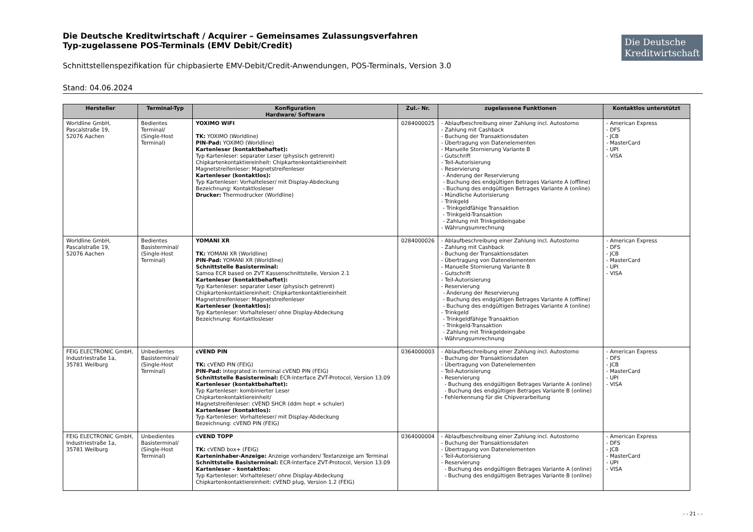Die Deutsche
Kreditwirtschaft
Die Deutsche Kreditwirtschaft / Acquirer – Gemeinsames Zulassungsverfahren
Typ-zugelassene POS-Terminals (EMV Debit/Credit)
Schnittstellenspezifikation für chipbasierte EMV-Debit/Credit-Anwendungen, POS-Terminals, Version 3.0
Stand: 04.06.2024
| Hersteller | Terminal-Typ | Konfiguration Hardware/ Software | Zul.- Nr. | zugelassene Funktionen | Kontaktlos unterstützt |
| --- | --- | --- | --- | --- | --- |
| Worldline GmbH, Pascalstraße 19, 52076 Aachen | Bedientes Terminal/ (Single-Host Terminal) | YOXIMO WIFI TK: YOXIMO (Worldline) PIN-Pad: YOXIMO (Worldline) Kartenleser (kontaktbehaftet): Typ Kartenleser: separater Leser (physisch getrennt) Chipkartenkontaktiereinheit: Chipkartenkontaktiereinheit Magnetstreifenleser: Magnetstreifenleser Kartenleser (kontaktlos): Typ Kartenleser: Vorhalteleser/ mit Display-Abdeckung Bezeichnung: Kontaktlosleser Drucker: Thermodrucker (Worldline) | 0284000025 | - Ablaufbeschreibung einer Zahlung incl. Autostorno - Zahlung mit Cashback - Buchung der Transaktionsdaten - Übertragung von Datenelementen - Manuelle Stornierung Variante B - Gutschrift - Teil-Autorisierung - Reservierung - Änderung der Reservierung - Buchung des endgültigen Betrages Variante A (offline) - Buchung des endgültigen Betrages Variante A (online) - Mündliche Autorisierung - Trinkgeld - Trinkgeldfähige Transaktion - Trinkgeld-Transaktion - Zahlung mit Trinkgeldeingabe - Währungsumrechnung | - American Express - DFS - JCB - MasterCard - UPI - VISA |
| Worldline GmbH, Pascalstraße 19, 52076 Aachen | Bedientes Basisterminal/ (Single-Host Terminal) | YOMANI XR TK: YOMANI XR (Worldline) PIN-Pad: YOMANI XR (Worldline) Schnittstelle Basisterminal: Samoa ECR based on ZVT Kassenschnittstelle, Version 2.1 Kartenleser (kontaktbehaftet): Typ Kartenleser: separater Leser (physisch getrennt) Chipkartenkontaktiereinheit: Chipkartenkontaktiereinheit Magnetstreifenleser: Magnetstreifenleser Kartenleser (kontaktlos): Typ Kartenleser: Vorhalteleser/ ohne Display-Abdeckung Bezeichnung: Kontaktlosleser | 0284000026 | - Ablaufbeschreibung einer Zahlung incl. Autostorno - Zahlung mit Cashback - Buchung der Transaktionsdaten - Übertragung von Datenelementen - Manuelle Stornierung Variante B - Gutschrift - Teil-Autorisierung - Reservierung - Änderung der Reservierung - Buchung des endgültigen Betrages Variante A (offline) - Buchung des endgültigen Betrages Variante A (online) - Trinkgeld - Trinkgeldfähige Transaktion - Trinkgeld-Transaktion - Zahlung mit Trinkgeldeingabe - Währungsumrechnung | - American Express - DFS - JCB - MasterCard - UPI - VISA |
| FEIG ELECTRONIC GmbH, Industriestraße 1a, 35781 Weilburg | Unbedientes Basisterminal/ (Single-Host Terminal) | cVEND PIN TK: cVEND PIN (FEIG) PIN-Pad: integrated in terminal cVEND PIN (FEIG) Schnittstelle Basisterminal: ECR-Interface ZVT-Protocol, Version 13.09 Kartenleser (kontaktbehaftet): Typ Kartenleser: kombinierter Leser Chipkartenkontaktiereinheit/ Magnetstreifenleser: cVEND SHCR (ddm hopt + schuler) Kartenleser (kontaktlos): Typ Kartenleser: Vorhalteleser/ mit Display-Abdeckung Bezeichnung: cVEND PIN (FEIG) | 0364000003 | - Ablaufbeschreibung einer Zahlung incl. Autostorno - Buchung der Transaktionsdaten - Übertragung von Datenelementen - Teil-Autorisierung - Reservierung - Buchung des endgültigen Betrages Variante A (online) - Buchung des endgültigen Betrages Variante B (online) - Fehlerkennung für die Chipverarbeitung | - American Express - DFS - JCB - MasterCard - UPI - VISA |
| FEIG ELECTRONIC GmbH, Industriestraße 1a, 35781 Weilburg | Unbedientes Basisterminal/ (Single-Host Terminal) | cVEND TOPP TK: cVEND box+ (FEIG) Karteninhaber-Anzeige: Anzeige vorhanden/ Textanzeige am Terminal Schnittstelle Basisterminal: ECR-Interface ZVT-Protocol, Version 13.09 Kartenleser – kontaktlos: Typ Kartenleser: Vorhalteleser/ ohne Display-Abdeckung Chipkartenkontaktiereinheit: cVEND plug, Version 1.2 (FEIG) | 0364000004 | - Ablaufbeschreibung einer Zahlung incl. Autostorno - Buchung der Transaktionsdaten - Übertragung von Datenelementen - Teil-Autorisierung - Reservierung - Buchung des endgültigen Betrages Variante A (online) - Buchung des endgültigen Betrages Variante B (online) | - American Express - DFS - JCB - MasterCard - UPI - VISA |
- - 21 - -